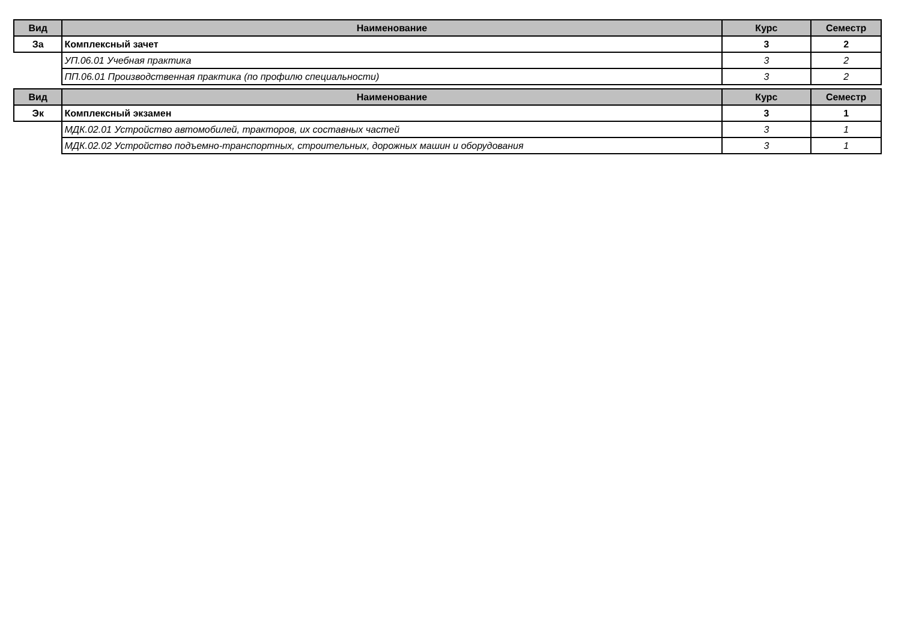| Вид | Наименование | Курс | Семестр |
| --- | --- | --- | --- |
| За | Комплексный зачет | 3 | 2 |
| | УП.06.01 Учебная практика | 3 | 2 |
| | ПП.06.01 Производственная практика (по профилю специальности) | 3 | 2 |
| Вид | Наименование | Курс | Семестр |
| --- | --- | --- | --- |
| Эк | Комплексный экзамен | 3 | 1 |
| | МДК.02.01 Устройство автомобилей, тракторов, их составных частей | 3 | 1 |
| | МДК.02.02 Устройство подъемно-транспортных, строительных, дорожных машин и оборудования | 3 | 1 |